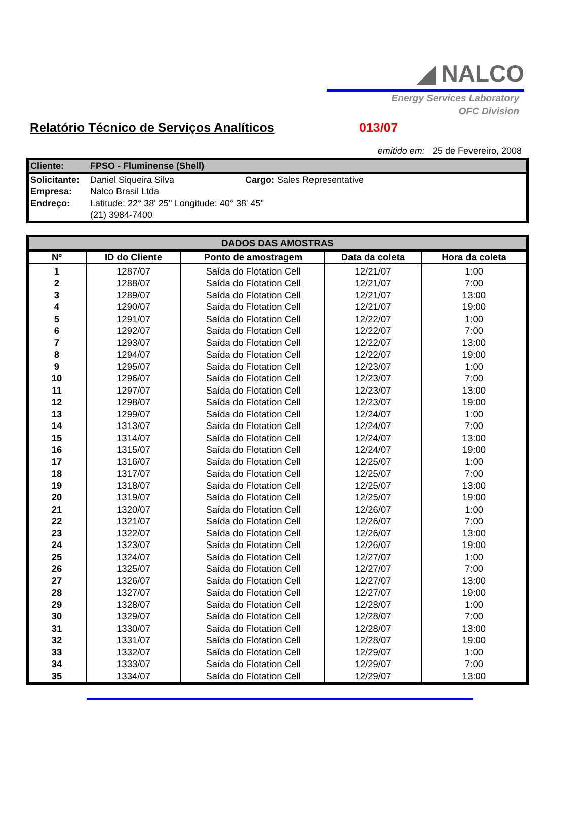◢ NALCO
Energy Services Laboratory
OFC Division
Relatório Técnico de Serviços Analíticos 013/07
emitido em: 25 de Fevereiro, 2008
| Cliente: | FPSO - Fluminense (Shell) |
| Solicitante: | Daniel Siqueira Silva | Cargo: Sales Representative |
| Empresa: | Nalco Brasil Ltda | |
| Endreço: | Latitude: 22° 38' 25'' Longitude: 40° 38' 45'' | |
| | (21) 3984-7400 | |
| DADOS DAS AMOSTRAS | | | | |
| --- | --- | --- | --- | --- |
| Nº | ID do Cliente | Ponto de amostragem | Data da coleta | Hora da coleta |
| 1 | 1287/07 | Saída do Flotation Cell | 12/21/07 | 1:00 |
| 2 | 1288/07 | Saída do Flotation Cell | 12/21/07 | 7:00 |
| 3 | 1289/07 | Saída do Flotation Cell | 12/21/07 | 13:00 |
| 4 | 1290/07 | Saída do Flotation Cell | 12/21/07 | 19:00 |
| 5 | 1291/07 | Saída do Flotation Cell | 12/22/07 | 1:00 |
| 6 | 1292/07 | Saída do Flotation Cell | 12/22/07 | 7:00 |
| 7 | 1293/07 | Saída do Flotation Cell | 12/22/07 | 13:00 |
| 8 | 1294/07 | Saída do Flotation Cell | 12/22/07 | 19:00 |
| 9 | 1295/07 | Saída do Flotation Cell | 12/23/07 | 1:00 |
| 10 | 1296/07 | Saída do Flotation Cell | 12/23/07 | 7:00 |
| 11 | 1297/07 | Saída do Flotation Cell | 12/23/07 | 13:00 |
| 12 | 1298/07 | Saída do Flotation Cell | 12/23/07 | 19:00 |
| 13 | 1299/07 | Saída do Flotation Cell | 12/24/07 | 1:00 |
| 14 | 1313/07 | Saída do Flotation Cell | 12/24/07 | 7:00 |
| 15 | 1314/07 | Saída do Flotation Cell | 12/24/07 | 13:00 |
| 16 | 1315/07 | Saída do Flotation Cell | 12/24/07 | 19:00 |
| 17 | 1316/07 | Saída do Flotation Cell | 12/25/07 | 1:00 |
| 18 | 1317/07 | Saída do Flotation Cell | 12/25/07 | 7:00 |
| 19 | 1318/07 | Saída do Flotation Cell | 12/25/07 | 13:00 |
| 20 | 1319/07 | Saída do Flotation Cell | 12/25/07 | 19:00 |
| 21 | 1320/07 | Saída do Flotation Cell | 12/26/07 | 1:00 |
| 22 | 1321/07 | Saída do Flotation Cell | 12/26/07 | 7:00 |
| 23 | 1322/07 | Saída do Flotation Cell | 12/26/07 | 13:00 |
| 24 | 1323/07 | Saída do Flotation Cell | 12/26/07 | 19:00 |
| 25 | 1324/07 | Saída do Flotation Cell | 12/27/07 | 1:00 |
| 26 | 1325/07 | Saída do Flotation Cell | 12/27/07 | 7:00 |
| 27 | 1326/07 | Saída do Flotation Cell | 12/27/07 | 13:00 |
| 28 | 1327/07 | Saída do Flotation Cell | 12/27/07 | 19:00 |
| 29 | 1328/07 | Saída do Flotation Cell | 12/28/07 | 1:00 |
| 30 | 1329/07 | Saída do Flotation Cell | 12/28/07 | 7:00 |
| 31 | 1330/07 | Saída do Flotation Cell | 12/28/07 | 13:00 |
| 32 | 1331/07 | Saída do Flotation Cell | 12/28/07 | 19:00 |
| 33 | 1332/07 | Saída do Flotation Cell | 12/29/07 | 1:00 |
| 34 | 1333/07 | Saída do Flotation Cell | 12/29/07 | 7:00 |
| 35 | 1334/07 | Saída do Flotation Cell | 12/29/07 | 13:00 |